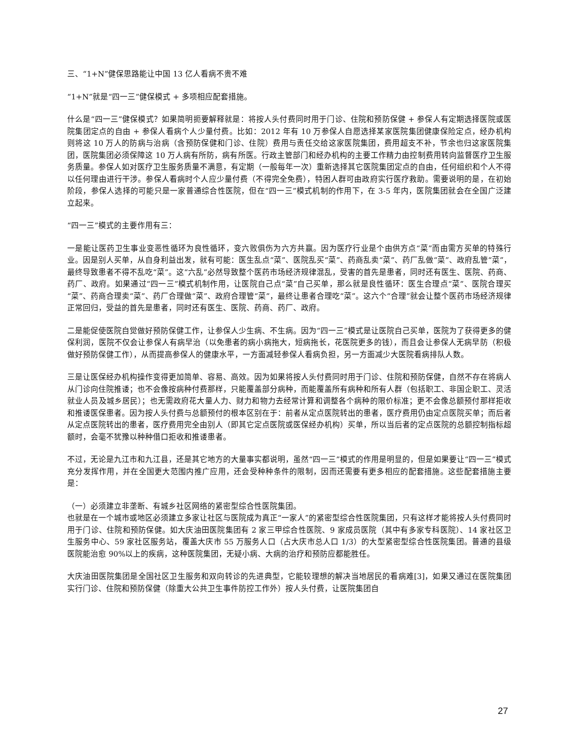三、“1+N”健保思路能让中国 13 亿人看病不贵不难
“1+N”就是“四一三”健保模式 + 多项相应配套措施。
什么是“四一三”健保模式？如果简明扼要解释就是：将按人头付费同时用于门诊、住院和预防保健 + 参保人有定期选择医院或医院集团定点的自由 + 参保人看病个人少量付费。比如：2012 年有 10 万参保人自愿选择某家医院集团健康保险定点，经办机构则将这 10 万人的防病与治病（含预防保健和门诊、住院）费用与责任交给这家医院集团，费用超支不补，节余也归这家医院集团，医院集团必须保障这 10 万人病有所防，病有所医。行政主管部门和经办机构的主要工作精力由控制费用转向监督医疗卫生服务质量。参保人如对医疗卫生服务质量不满意，有定期（一般每年一次）重新选择其它医院集团定点的自由，任何组织和个人不得以任何理由进行干涉。参保人看病时个人应少量付费（不得完全免费），特困人群可由政府实行医疗救助。需要说明的是，在初始阶段，参保人选择的可能只是一家普通综合性医院，但在“四一三”模式机制的作用下，在 3-5 年内，医院集团就会在全国广泛建立起来。
“四一三”模式的主要作用有三：
一是能让医药卫生事业变恶性循环为良性循环，变六败俱伤为六方共赢。因为医疗行业是个由供方点“菜”而由需方买单的特殊行业。因是别人买单，从自身利益出发，就有可能：医生乱点“菜”、医院乱买“菜”、药商乱卖“菜”、药厂乱做“菜”、政府乱管“菜”，最终导致患者不得不乱吃“菜”。这“六乱”必然导致整个医药市场经济规律混乱，受害的首先是患者，同时还有医生、医院、药商、药厂、政府。如果通过“四一三”模式机制作用，让医院自己点“菜”自己买单，那么就是良性循环：医生合理点“菜”、医院合理买“菜”、药商合理卖“菜”、药厂合理做“菜”、政府合理管“菜”，最终让患者合理吃“菜”。这六个“合理”就会让整个医药市场经济规律正常回归，受益的首先是患者，同时还有医生、医院、药商、药厂、政府。
二是能促使医院自觉做好预防保健工作，让参保人少生病、不生病。因为“四一三”模式是让医院自己买单，医院为了获得更多的健保利润，医院不仅会让参保人有病早治（以免患者的病小病拖大，短病拖长，花医院更多的钱），而且会让参保人无病早防（积极做好预防保健工作），从而提高参保人的健康水平，一方面减轻参保人看病负担，另一方面减少大医院看病排队人数。
三是让医保经办机构操作变得更加简单、容易、高效。因为如果将按人头付费同时用于门诊、住院和预防保健，自然不存在将病人从门诊向住院推诿；也不会像按病种付费那样，只能覆盖部分病种，而能覆盖所有病种和所有人群（包括职工、非国企职工、灵活就业人员及城乡居民）；也无需政府花大量人力、财力和物力去经常计算和调整各个病种的限价标准；更不会像总额预付那样拒收和推诿医保患者。因为按人头付费与总额预付的根本区别在于：前者从定点医院转出的患者，医疗费用仍由定点医院买单；而后者从定点医院转出的患者，医疗费用完全由别人（即其它定点医院或医保经办机构）买单，所以当后者的定点医院的总额控制指标超额时，会毫不犹豫以种种借口拒收和推诿患者。
不过，无论是九江市和九江县，还是其它地方的大量事实都说明，虽然“四一三”模式的作用是明显的，但是如果要让“四一三”模式充分发挥作用，并在全国更大范围内推广应用，还会受种种条件的限制，因而还需要有更多相应的配套措施。这些配套措施主要是：
（一）必须建立非垄断、有城乡社区网络的紧密型综合性医院集团。
也就是在一个城市或地区必须建立多家让社区与医院成为真正“一家人”的紧密型综合性医院集团，只有这样才能将按人头付费同时用于门诊、住院和预防保健。如大庆油田医院集团有 2 家三甲综合性医院、9 家成员医院（其中有多家专科医院）、14 家社区卫生服务中心、59 家社区服务站，覆盖大庆市 55 万服务人口（占大庆市总人口 1/3）的大型紧密型综合性医院集团。普通的县级医院能治愈 90%以上的疾病，这种医院集团，无疑小病、大病的治疗和预防应都能胜任。
大庆油田医院集团是全国社区卫生服务和双向转诊的先进典型，它能较理想的解决当地居民的看病难[3]，如果又通过在医院集团实行门诊、住院和预防保健（除重大公共卫生事件防控工作外）按人头付费，让医院集团自
27